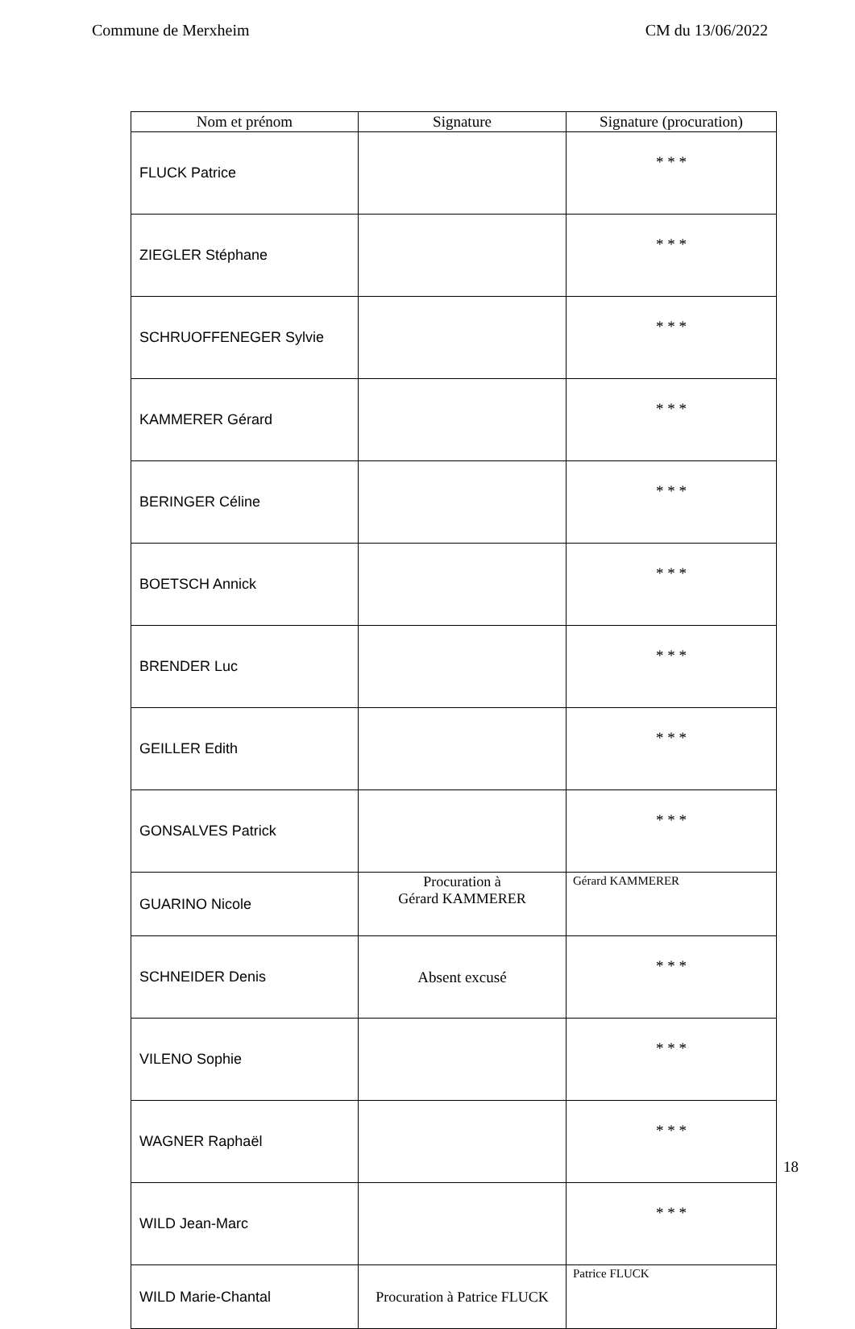Commune de Merxheim CM du 13/06/2022
| Nom et prénom | Signature | Signature (procuration) |
| --- | --- | --- |
| FLUCK Patrice | | * * * |
| ZIEGLER Stéphane | | * * * |
| SCHRUOFFENEGER Sylvie | | * * * |
| KAMMERER Gérard | | * * * |
| BERINGER Céline | | * * * |
| BOETSCH Annick | | * * * |
| BRENDER Luc | | * * * |
| GEILLER Edith | | * * * |
| GONSALVES Patrick | | * * * |
| GUARINO Nicole | Procuration à Gérard KAMMERER | Gérard KAMMERER |
| SCHNEIDER Denis | Absent excusé | * * * |
| VILENO Sophie | | * * * |
| WAGNER Raphaël | | * * * |
| WILD Jean-Marc | | * * * |
| WILD Marie-Chantal | Procuration à Patrice FLUCK | Patrice FLUCK |
18